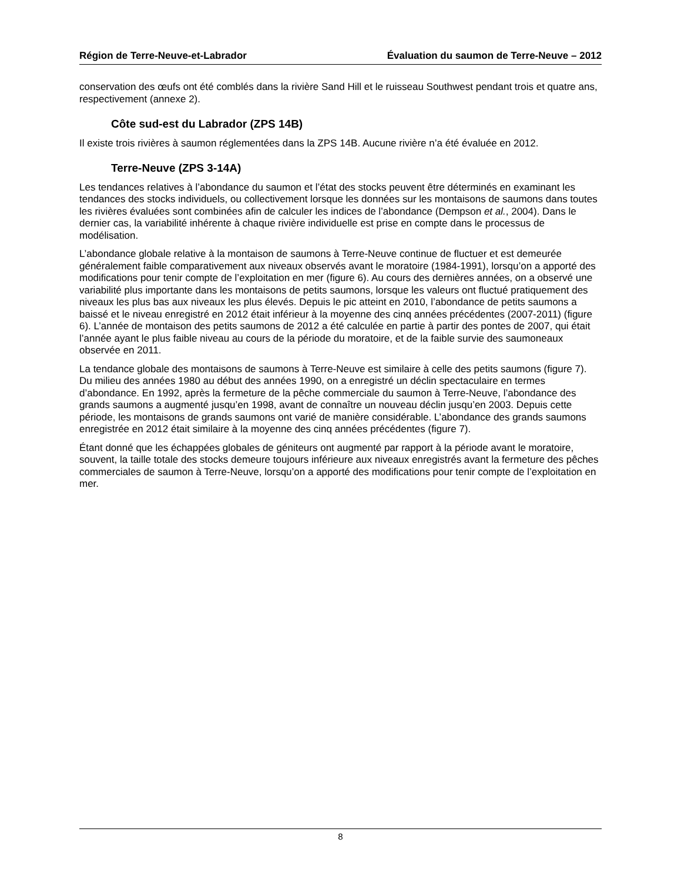Région de Terre-Neuve-et-Labrador Évaluation du saumon de Terre-Neuve – 2012
conservation des œufs ont été comblés dans la rivière Sand Hill et le ruisseau Southwest pendant trois et quatre ans, respectivement (annexe 2).
Côte sud-est du Labrador (ZPS 14B)
Il existe trois rivières à saumon réglementées dans la ZPS 14B. Aucune rivière n’a été évaluée en 2012.
Terre-Neuve (ZPS 3-14A)
Les tendances relatives à l’abondance du saumon et l’état des stocks peuvent être déterminés en examinant les tendances des stocks individuels, ou collectivement lorsque les données sur les montaisons de saumons dans toutes les rivières évaluées sont combinées afin de calculer les indices de l’abondance (Dempson et al., 2004). Dans le dernier cas, la variabilité inhérente à chaque rivière individuelle est prise en compte dans le processus de modélisation.
L’abondance globale relative à la montaison de saumons à Terre-Neuve continue de fluctuer et est demeurée généralement faible comparativement aux niveaux observés avant le moratoire (1984-1991), lorsqu’on a apporté des modifications pour tenir compte de l’exploitation en mer (figure 6). Au cours des dernières années, on a observé une variabilité plus importante dans les montaisons de petits saumons, lorsque les valeurs ont fluctué pratiquement des niveaux les plus bas aux niveaux les plus élevés. Depuis le pic atteint en 2010, l’abondance de petits saumons a baissé et le niveau enregistré en 2012 était inférieur à la moyenne des cinq années précédentes (2007-2011) (figure 6). L’année de montaison des petits saumons de 2012 a été calculée en partie à partir des pontes de 2007, qui était l’année ayant le plus faible niveau au cours de la période du moratoire, et de la faible survie des saumoneaux observée en 2011.
La tendance globale des montaisons de saumons à Terre-Neuve est similaire à celle des petits saumons (figure 7). Du milieu des années 1980 au début des années 1990, on a enregistré un déclin spectaculaire en termes d’abondance. En 1992, après la fermeture de la pêche commerciale du saumon à Terre-Neuve, l’abondance des grands saumons a augmenté jusqu’en 1998, avant de connaître un nouveau déclin jusqu’en 2003. Depuis cette période, les montaisons de grands saumons ont varié de manière considérable. L’abondance des grands saumons enregistrée en 2012 était similaire à la moyenne des cinq années précédentes (figure 7).
Étant donné que les échappées globales de géniteurs ont augmenté par rapport à la période avant le moratoire, souvent, la taille totale des stocks demeure toujours inférieure aux niveaux enregistrés avant la fermeture des pêches commerciales de saumon à Terre-Neuve, lorsqu’on a apporté des modifications pour tenir compte de l’exploitation en mer.
8